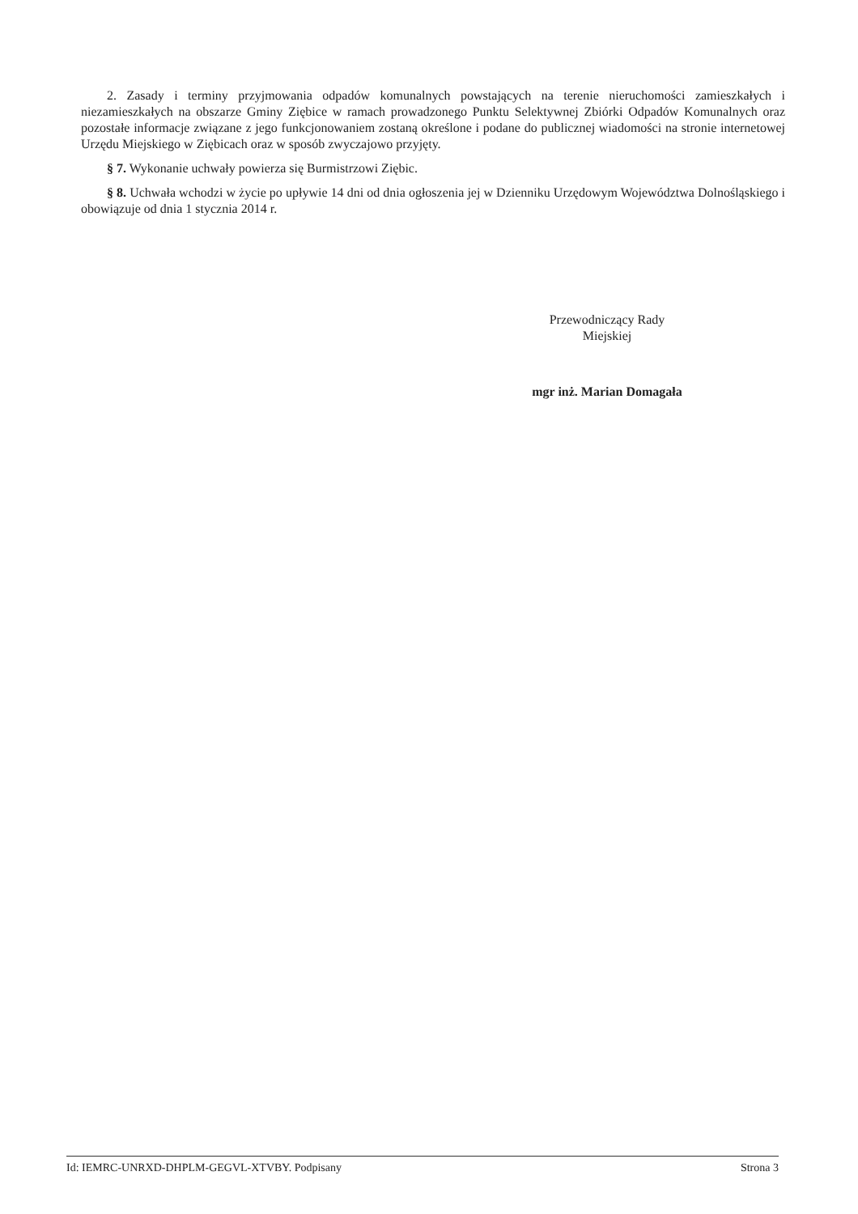2. Zasady i terminy przyjmowania odpadów komunalnych powstających na terenie nieruchomości zamieszkałych i niezamieszkałych na obszarze Gminy Ziębice w ramach prowadzonego Punktu Selektywnej Zbiórki Odpadów Komunalnych oraz pozostałe informacje związane z jego funkcjonowaniem zostaną określone i podane do publicznej wiadomości na stronie internetowej Urzędu Miejskiego w Ziębicach oraz w sposób zwyczajowo przyjęty.
§ 7. Wykonanie uchwały powierza się Burmistrzowi Ziębic.
§ 8. Uchwała wchodzi w życie po upływie 14 dni od dnia ogłoszenia jej w Dzienniku Urzędowym Województwa Dolnośląskiego i obowiązuje od dnia 1 stycznia 2014 r.
Przewodniczący Rady
Miejskiej
mgr inż. Marian Domagała
Id: IEMRC-UNRXD-DHPLM-GEGVL-XTVBY. Podpisany Strona 3